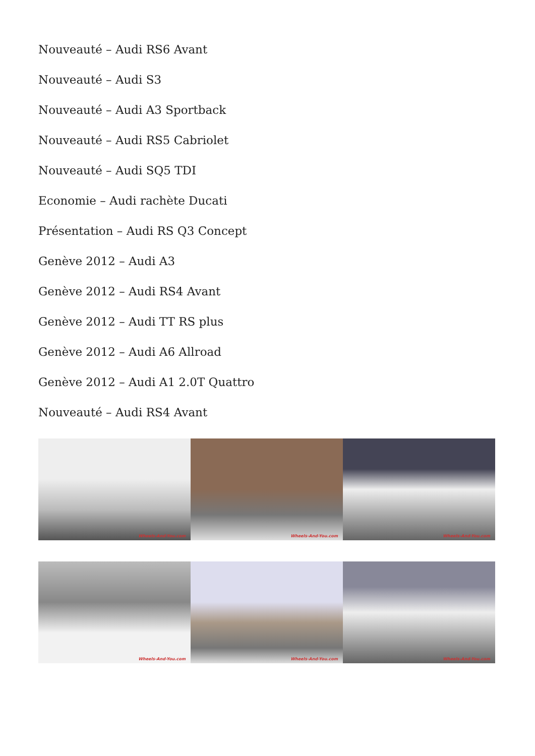Nouveauté – Audi RS6 Avant
Nouveauté – Audi S3
Nouveauté – Audi A3 Sportback
Nouveauté – Audi RS5 Cabriolet
Nouveauté – Audi SQ5 TDI
Economie – Audi rachète Ducati
Présentation – Audi RS Q3 Concept
Genève 2012 – Audi A3
Genève 2012 – Audi RS4 Avant
Genève 2012 – Audi TT RS plus
Genève 2012 – Audi A6 Allroad
Genève 2012 – Audi A1 2.0T Quattro
Nouveauté – Audi RS4 Avant
Wheels-And-You.com
Wheels-And-You.com
Wheels-And-You.com
Wheels-And-You.com
Wheels-And-You.com
Wheels-And-You.com